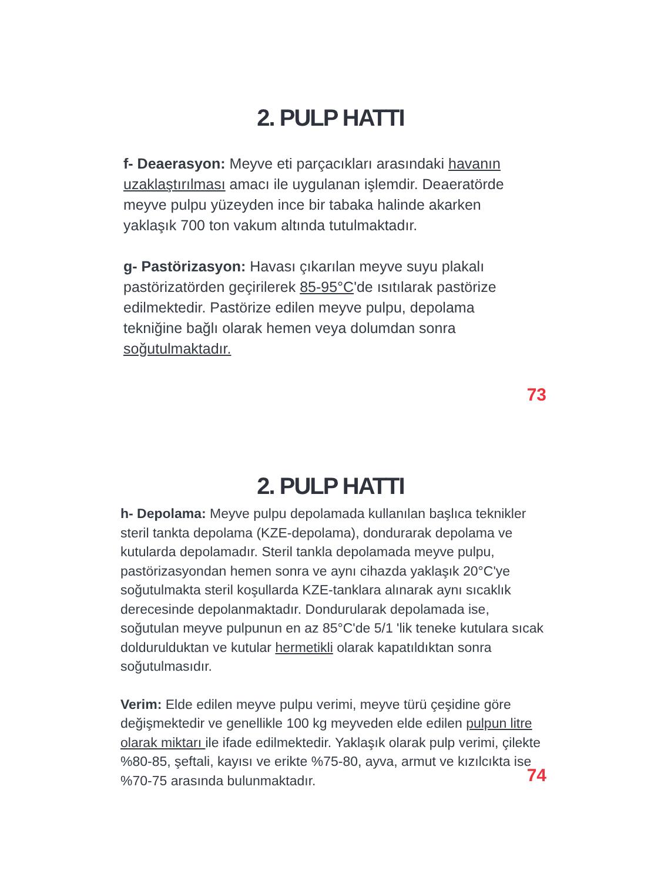2. PULP HATTI
f- Deaerasyon: Meyve eti parçacıkları arasındaki havanın uzaklaştırılması amacı ile uygulanan işlemdir. Deaeratörde meyve pulpu yüzeyden ince bir tabaka halinde akarken yaklaşık 700 ton vakum altında tutulmaktadır.
g- Pastörizasyon: Havası çıkarılan meyve suyu plakalı pastörizatörden geçirilerek 85-95°C'de ısıtılarak pastörize edilmektedir. Pastörize edilen meyve pulpu, depolama tekniğine bağlı olarak hemen veya dolumdan sonra soğutulmaktadır.
73
2. PULP HATTI
h- Depolama: Meyve pulpu depolamada kullanılan başlıca teknikler steril tankta depolama (KZE-depolama), dondurarak depolama ve kutularda depolamadır. Steril tankla depolamada meyve pulpu, pastörizasyondan hemen sonra ve aynı cihazda yaklaşık 20°C'ye soğutulmakta steril koşullarda KZE-tanklara alınarak aynı sıcaklık derecesinde depolanmaktadır. Dondurularak depolamada ise, soğutulan meyve pulpunun en az 85°C'de 5/1 'lik teneke kutulara sıcak doldurulduktan ve kutular hermetikli olarak kapatıldıktan sonra soğutulmasıdır.
Verim: Elde edilen meyve pulpu verimi, meyve türü çeşidine göre değişmektedir ve genellikle 100 kg meyveden elde edilen pulpun litre olarak miktarı ile ifade edilmektedir. Yaklaşık olarak pulp verimi, çilekte %80-85, şeftali, kayısı ve erikte %75-80, ayva, armut ve kızılcıkta ise %70-75 arasında bulunmaktadır.
74